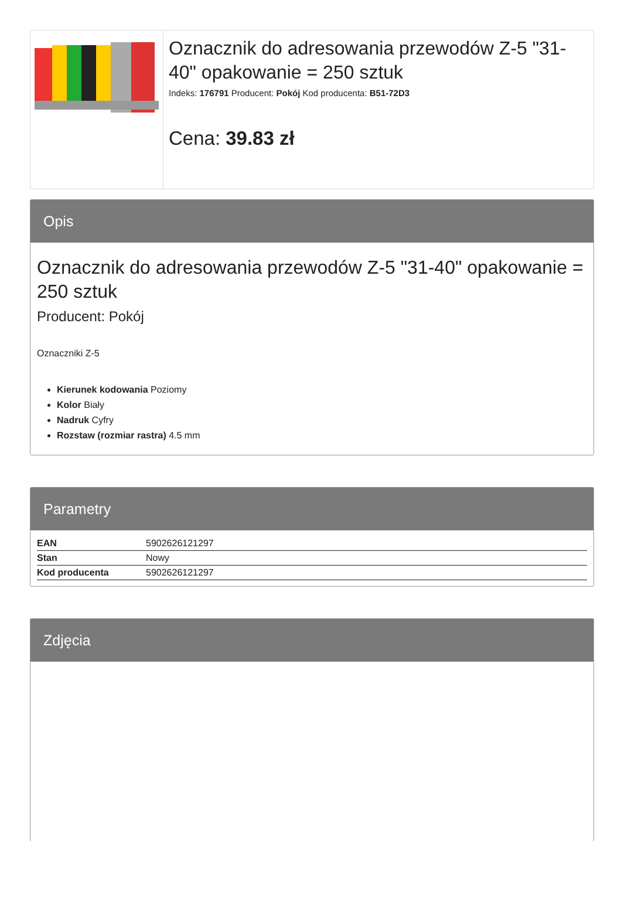Oznacznik do adresowania przewodów Z-5 "31-40" opakowanie = 250 sztuk
Indeks: 176791 Producent: Pokój Kod producenta: B51-72D3
Cena: 39.83 zł
Opis
Oznacznik do adresowania przewodów Z-5 "31-40" opakowanie = 250 sztuk
Producent: Pokój
Oznaczniki Z-5
Kierunek kodowania Poziomy
Kolor Biały
Nadruk Cyfry
Rozstaw (rozmiar rastra) 4.5 mm
Parametry
| EAN | 5902626121297 |
| Stan | Nowy |
| Kod producenta | 5902626121297 |
Zdjęcia